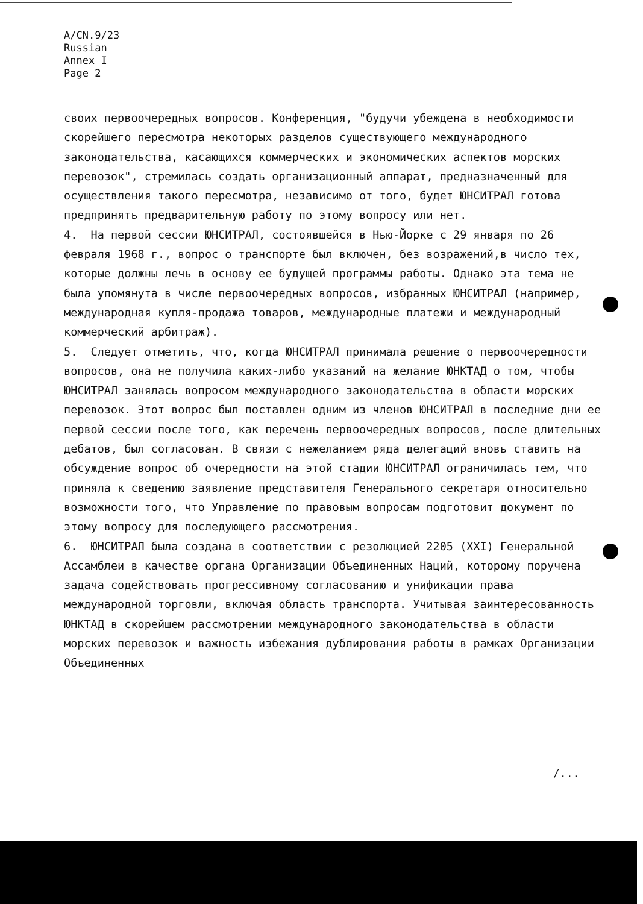A/CN.9/23
Russian
Annex I
Page 2
своих первоочередных вопросов. Конференция, "будучи убеждена в необходимости скорейшего пересмотра некоторых разделов существующего международного законодательства, касающихся коммерческих и экономических аспектов морских перевозок", стремилась создать организационный аппарат, предназначенный для осуществления такого пересмотра, независимо от того, будет ЮНСИТРАЛ готова предпринять предварительную работу по этому вопросу или нет.
4. На первой сессии ЮНСИТРАЛ, состоявшейся в Нью-Йорке с 29 января по 26 февраля 1968 г., вопрос о транспорте был включен, без возражений,в число тех, которые должны лечь в основу ее будущей программы работы. Однако эта тема не была упомянута в числе первоочередных вопросов, избранных ЮНСИТРАЛ (например, международная купля-продажа товаров, международные платежи и международный коммерческий арбитраж).
5. Следует отметить, что, когда ЮНСИТРАЛ принимала решение о первоочередности вопросов, она не получила каких-либо указаний на желание ЮНКТАД о том, чтобы ЮНСИТРАЛ занялась вопросом международного законодательства в области морских перевозок. Этот вопрос был поставлен одним из членов ЮНСИТРАЛ в последние дни ее первой сессии после того, как перечень первоочередных вопросов, после длительных дебатов, был согласован. В связи с нежеланием ряда делегаций вновь ставить на обсуждение вопрос об очередности на этой стадии ЮНСИТРАЛ ограничилась тем, что приняла к сведению заявление представителя Генерального секретаря относительно возможности того, что Управление по правовым вопросам подготовит документ по этому вопросу для последующего рассмотрения.
6. ЮНСИТРАЛ была создана в соответствии с резолюцией 2205 (XXI) Генеральной Ассамблеи в качестве органа Организации Объединенных Наций, которому поручена задача содействовать прогрессивному согласованию и унификации права международной торговли, включая область транспорта. Учитывая заинтересованность ЮНКТАД в скорейшем рассмотрении международного законодательства в области морских перевозок и важность избежания дублирования работы в рамках Организации Объединенных
/...